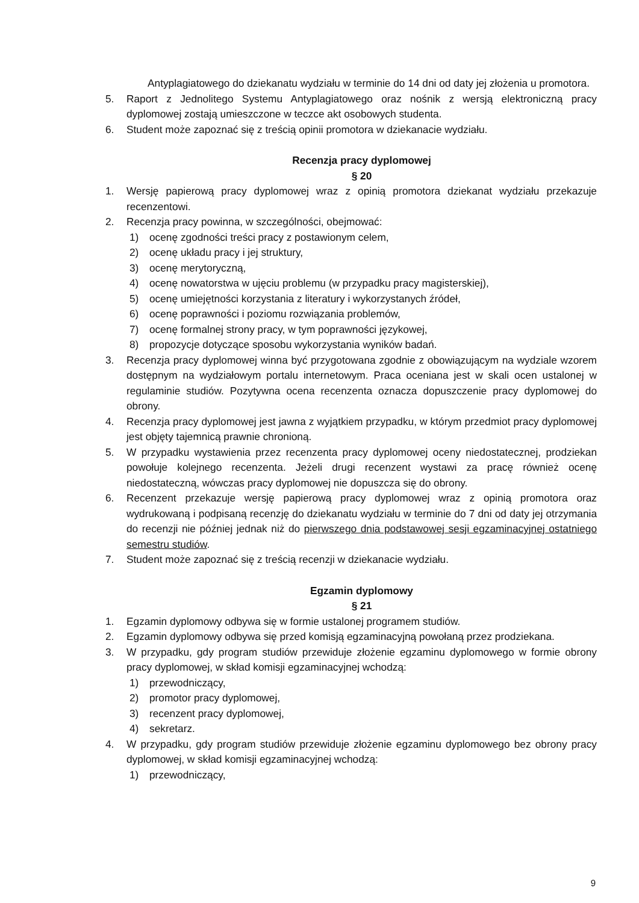Antyplagiatowego do dziekanatu wydziału w terminie do 14 dni od daty jej złożenia u promotora.
5. Raport z Jednolitego Systemu Antyplagiatowego oraz nośnik z wersją elektroniczną pracy dyplomowej zostają umieszczone w teczce akt osobowych studenta.
6. Student może zapoznać się z treścią opinii promotora w dziekanacie wydziału.
Recenzja pracy dyplomowej
§ 20
1. Wersję papierową pracy dyplomowej wraz z opinią promotora dziekanat wydziału przekazuje recenzentowi.
2. Recenzja pracy powinna, w szczególności, obejmować:
1) ocenę zgodności treści pracy z postawionym celem,
2) ocenę układu pracy i jej struktury,
3) ocenę merytoryczną,
4) ocenę nowatorstwa w ujęciu problemu (w przypadku pracy magisterskiej),
5) ocenę umiejętności korzystania z literatury i wykorzystanych źródeł,
6) ocenę poprawności i poziomu rozwiązania problemów,
7) ocenę formalnej strony pracy, w tym poprawności językowej,
8) propozycje dotyczące sposobu wykorzystania wyników badań.
3. Recenzja pracy dyplomowej winna być przygotowana zgodnie z obowiązującym na wydziale wzorem dostępnym na wydziałowym portalu internetowym. Praca oceniana jest w skali ocen ustalonej w regulaminie studiów. Pozytywna ocena recenzenta oznacza dopuszczenie pracy dyplomowej do obrony.
4. Recenzja pracy dyplomowej jest jawna z wyjątkiem przypadku, w którym przedmiot pracy dyplomowej jest objęty tajemnicą prawnie chronioną.
5. W przypadku wystawienia przez recenzenta pracy dyplomowej oceny niedostatecznej, prodziekan powołuje kolejnego recenzenta. Jeżeli drugi recenzent wystawi za pracę również ocenę niedostateczną, wówczas pracy dyplomowej nie dopuszcza się do obrony.
6. Recenzent przekazuje wersję papierową pracy dyplomowej wraz z opinią promotora oraz wydrukowaną i podpisaną recenzję do dziekanatu wydziału w terminie do 7 dni od daty jej otrzymania do recenzji nie później jednak niż do pierwszego dnia podstawowej sesji egzaminacyjnej ostatniego semestru studiów.
7. Student może zapoznać się z treścią recenzji w dziekanacie wydziału.
Egzamin dyplomowy
§ 21
1. Egzamin dyplomowy odbywa się w formie ustalonej programem studiów.
2. Egzamin dyplomowy odbywa się przed komisją egzaminacyjną powołaną przez prodziekana.
3. W przypadku, gdy program studiów przewiduje złożenie egzaminu dyplomowego w formie obrony pracy dyplomowej, w skład komisji egzaminacyjnej wchodzą:
1) przewodniczący,
2) promotor pracy dyplomowej,
3) recenzent pracy dyplomowej,
4) sekretarz.
4. W przypadku, gdy program studiów przewiduje złożenie egzaminu dyplomowego bez obrony pracy dyplomowej, w skład komisji egzaminacyjnej wchodzą:
1) przewodniczący,
9